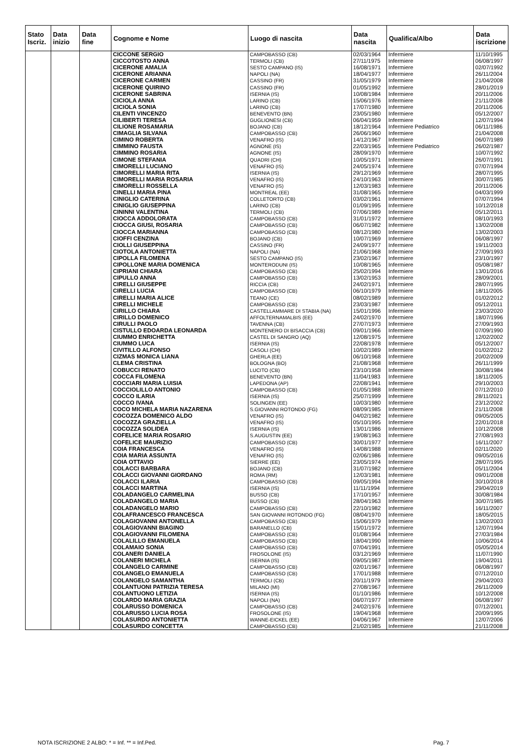| Stato Iscriz. | Data inizio | Data fine | Cognome e Nome | Luogo di nascita | Data nascita | Qualifica/Albo | Data iscrizione |
| --- | --- | --- | --- | --- | --- | --- | --- |
| | | | CICCONE SERGIO | CAMPOBASSO (CB) | 02/03/1964 | Infermiere | 11/10/1995 |
| | | | CICCOTOSTO ANNA | TERMOLI (CB) | 27/11/1975 | Infermiere | 06/08/1997 |
| | | | CICERONE AMALIA | SESTO CAMPANO (IS) | 16/08/1971 | Infermiere | 02/07/1992 |
| | | | CICERONE ARIANNA | NAPOLI (NA) | 18/04/1977 | Infermiere | 26/11/2004 |
| | | | CICERONE CARMEN | CASSINO (FR) | 31/05/1979 | Infermiere | 21/04/2008 |
| | | | CICERONE QUIRINO | CASSINO (FR) | 01/05/1992 | Infermiere | 28/01/2019 |
| | | | CICERONE SABRINA | ISERNIA (IS) | 10/08/1984 | Infermiere | 20/11/2006 |
| | | | CICIOLA ANNA | LARINO (CB) | 15/06/1976 | Infermiere | 21/11/2008 |
| | | | CICIOLA SONIA | LARINO (CB) | 17/07/1980 | Infermiere | 20/11/2006 |
| | | | CILENTI VINCENZO | BENEVENTO (BN) | 23/05/1980 | Infermiere | 05/12/2007 |
| | | | CILIBERTI TERESA | GUGLIONESI (CB) | 06/04/1959 | Infermiere | 12/07/1994 |
| | | | CILIONE ROSAMARIA | BOJANO (CB) | 18/12/1964 | Infermiere Pediatrico | 06/11/1986 |
| | | | CIMAGLIA SILVANA | CAMPOBASSO (CB) | 26/06/1960 | Infermiere | 21/04/2008 |
| | | | CIMINO ROBERTA | VENAFRO (IS) | 14/12/1967 | Infermiere | 06/07/1989 |
| | | | CIMMINO FAUSTA | AGNONE (IS) | 22/03/1965 | Infermiere Pediatrico | 26/02/1987 |
| | | | CIMMINO ROSARIA | AGNONE (IS) | 28/09/1970 | Infermiere | 10/07/1992 |
| | | | CIMONE STEFANIA | QUADRI (CH) | 10/05/1971 | Infermiere | 26/07/1991 |
| | | | CIMORELLI LUCIANO | VENAFRO (IS) | 24/05/1974 | Infermiere | 07/07/1994 |
| | | | CIMORELLI MARIA RITA | ISERNIA (IS) | 29/12/1969 | Infermiere | 28/07/1995 |
| | | | CIMORELLI MARIA ROSARIA | VENAFRO (IS) | 24/10/1963 | Infermiere | 30/07/1985 |
| | | | CIMORELLI ROSSELLA | VENAFRO (IS) | 12/03/1983 | Infermiere | 20/11/2006 |
| | | | CINELLI MARIA PINA | MONTREAL (EE) | 31/08/1965 | Infermiere | 04/03/1999 |
| | | | CINIGLIO CATERINA | COLLETORTO (CB) | 03/02/1961 | Infermiere | 07/07/1994 |
| | | | CINIGLIO GIUSEPPINA | LARINO (CB) | 01/09/1995 | Infermiere | 10/12/2018 |
| | | | CININNI VALENTINA | TERMOLI (CB) | 07/06/1989 | Infermiere | 05/12/2011 |
| | | | CIOCCA ADDOLORATA | CAMPOBASSO (CB) | 31/01/1972 | Infermiere | 08/10/1993 |
| | | | CIOCCA GIUSI, ROSARIA | CAMPOBASSO (CB) | 06/07/1982 | Infermiere | 13/02/2008 |
| | | | CIOCCA MARIANNA | CAMPOBASSO (CB) | 08/12/1980 | Infermiere | 13/02/2003 |
| | | | CIOFFI CENZINA | BOJANO (CB) | 10/07/1969 | Infermiere | 06/08/1997 |
| | | | CIOLLI GIUSEPPINA | CASSINO (FR) | 24/09/1977 | Infermiere | 19/11/2003 |
| | | | CIOTOLA ANTONIETTA | NAPOLI (NA) | 21/06/1968 | Infermiere | 27/09/1993 |
| | | | CIPOLLA FILOMENA | SESTO CAMPANO (IS) | 23/02/1967 | Infermiere | 23/10/1997 |
| | | | CIPOLLONE MARIA DOMENICA | MONTERODUNI (IS) | 10/08/1965 | Infermiere | 05/08/1987 |
| | | | CIPRIANI CHIARA | CAMPOBASSO (CB) | 25/02/1994 | Infermiere | 13/01/2016 |
| | | | CIPULLO ANNA | CAMPOBASSO (CB) | 13/02/1953 | Infermiere | 28/09/2001 |
| | | | CIRELLI GIUSEPPE | RICCIA (CB) | 24/02/1971 | Infermiere | 28/07/1995 |
| | | | CIRELLI LUCIA | CAMPOBASSO (CB) | 06/10/1979 | Infermiere | 18/11/2005 |
| | | | CIRELLI MARIA ALICE | TEANO (CE) | 08/02/1989 | Infermiere | 01/02/2012 |
| | | | CIRELLI MICHELE | CAMPOBASSO (CB) | 23/03/1987 | Infermiere | 05/12/2011 |
| | | | CIRILLO CHIARA | CASTELLAMMARE DI STABIA (NA) | 15/01/1996 | Infermiere | 23/03/2020 |
| | | | CIRILLO DOMENICO | AFFOLTERNAMALBIS (EE) | 24/02/1970 | Infermiere | 18/07/1996 |
| | | | CIRULLI PAOLO | TAVENNA (CB) | 27/07/1973 | Infermiere | 27/09/1993 |
| | | | CISTULLO EDOARDA LEONARDA | MONTENERO DI BISACCIA (CB) | 09/01/1966 | Infermiere | 07/09/1990 |
| | | | CIUMMO ENRICHETTA | CASTEL DI SANGRO (AQ) | 12/08/1975 | Infermiere | 12/02/2002 |
| | | | CIUMMO LUCA | ISERNIA (IS) | 22/08/1978 | Infermiere | 05/12/2007 |
| | | | CIVITILLO ALFONSO | CASOLI (CH) | 10/02/1989 | Infermiere | 01/02/2012 |
| | | | CIZMAS MONICA LIANA | GHERLA (EE) | 06/10/1968 | Infermiere | 20/02/2009 |
| | | | CLEMA CRISTINA | BOLOGNA (BO) | 21/08/1968 | Infermiere | 26/11/1999 |
| | | | COBUCCI RENATO | LUCITO (CB) | 23/10/1958 | Infermiere | 30/08/1984 |
| | | | COCCA FILOMENA | BENEVENTO (BN) | 11/04/1983 | Infermiere | 18/11/2005 |
| | | | COCCIARI MARIA LUISIA | LAPEDONA (AP) | 22/08/1941 | Infermiere | 29/10/2003 |
| | | | COCCIOLILLO ANTONIO | CAMPOBASSO (CB) | 01/05/1988 | Infermiere | 07/12/2010 |
| | | | COCCO ILARIA | ISERNIA (IS) | 25/07/1999 | Infermiere | 28/11/2021 |
| | | | COCCO IVANA | SOLINGEN (EE) | 10/03/1980 | Infermiere | 23/12/2002 |
| | | | COCO MICHELA MARIA NAZARENA | S.GIOVANNI ROTONDO (FG) | 08/09/1985 | Infermiere | 21/11/2008 |
| | | | COCOZZA DOMENICO ALDO | VENAFRO (IS) | 04/02/1982 | Infermiere | 09/05/2005 |
| | | | COCOZZA GRAZIELLA | VENAFRO (IS) | 05/10/1995 | Infermiere | 22/01/2018 |
| | | | COCOZZA SOLIDEA | ISERNIA (IS) | 13/01/1986 | Infermiere | 10/12/2008 |
| | | | COFELICE MARIA ROSARIO | S.AUGUSTIN (EE) | 19/08/1963 | Infermiere | 27/08/1993 |
| | | | COFELICE MAURIZIO | CAMPOBASSO (CB) | 30/01/1977 | Infermiere | 16/11/2007 |
| | | | COIA FRANCESCA | VENAFRO (IS) | 14/08/1988 | Infermiere | 02/11/2020 |
| | | | COIA MARIA ASSUNTA | VENAFRO (IS) | 02/06/1986 | Infermiere | 09/05/2016 |
| | | | COIA OTTAVIO | SIERRE (EE) | 23/05/1974 | Infermiere | 28/07/1995 |
| | | | COLACCI BARBARA | BOJANO (CB) | 31/07/1982 | Infermiere | 05/11/2004 |
| | | | COLACCI GIOVANNI GIORDANO | ROMA (RM) | 12/03/1981 | Infermiere | 09/01/2008 |
| | | | COLACCI ILARIA | CAMPOBASSO (CB) | 09/05/1994 | Infermiere | 30/10/2018 |
| | | | COLACCI MARTINA | ISERNIA (IS) | 11/11/1994 | Infermiere | 29/04/2019 |
| | | | COLADANGELO CARMELINA | BUSSO (CB) | 17/10/1957 | Infermiere | 30/08/1984 |
| | | | COLADANGELO MARIA | BUSSO (CB) | 28/04/1963 | Infermiere | 30/07/1985 |
| | | | COLADANGELO MARIO | CAMPOBASSO (CB) | 22/10/1982 | Infermiere | 16/11/2007 |
| | | | COLAFRANCESCO FRANCESCA | SAN GIOVANNI ROTONDO (FG) | 08/04/1970 | Infermiere | 18/05/2015 |
| | | | COLAGIOVANNI ANTONELLA | CAMPOBASSO (CB) | 15/06/1979 | Infermiere | 13/02/2003 |
| | | | COLAGIOVANNI BIAGINO | BARANELLO (CB) | 15/01/1972 | Infermiere | 12/07/1994 |
| | | | COLAGIOVANNI FILOMENA | CAMPOBASSO (CB) | 01/08/1964 | Infermiere | 27/03/1984 |
| | | | COLALILLO EMANUELA | CAMPOBASSO (CB) | 18/04/1990 | Infermiere | 10/06/2014 |
| | | | COLAMAIO SONIA | CAMPOBASSO (CB) | 07/04/1991 | Infermiere | 05/05/2014 |
| | | | COLANERI DANIELA | FROSOLONE (IS) | 03/12/1969 | Infermiere | 11/07/1990 |
| | | | COLANERI MICHELA | ISERNIA (IS) | 09/05/1987 | Infermiere | 19/04/2011 |
| | | | COLANGELO CARMINE | CAMPOBASSO (CB) | 02/01/1967 | Infermiere | 06/08/1997 |
| | | | COLANGELO EMANUELA | CAMPOBASSO (CB) | 17/01/1988 | Infermiere | 07/12/2010 |
| | | | COLANGELO SAMANTHA | TERMOLI (CB) | 20/11/1979 | Infermiere | 29/04/2003 |
| | | | COLANTUONI PATRIZIA TERESA | MILANO (MI) | 27/08/1967 | Infermiere | 26/11/2009 |
| | | | COLANTUONO LETIZIA | ISERNIA (IS) | 01/10/1986 | Infermiere | 10/12/2008 |
| | | | COLARDO MARIA GRAZIA | NAPOLI (NA) | 06/07/1977 | Infermiere | 06/08/1997 |
| | | | COLARUSSO DOMENICA | CAMPOBASSO (CB) | 24/02/1976 | Infermiere | 07/12/2001 |
| | | | COLARUSSO LUCIA ROSA | FROSOLONE (IS) | 19/04/1968 | Infermiere | 20/09/1995 |
| | | | COLASURDO ANTONIETTA | WANNE-EICKEL (EE) | 04/06/1967 | Infermiere | 12/07/2006 |
| | | | COLASURDO CONCETTA | CAMPOBASSO (CB) | 21/02/1985 | Infermiere | 21/11/2008 |
NOTA ISCRIZIONE 2 ALBO: * = Inf. ** = Inf.Ped. Pag. 7